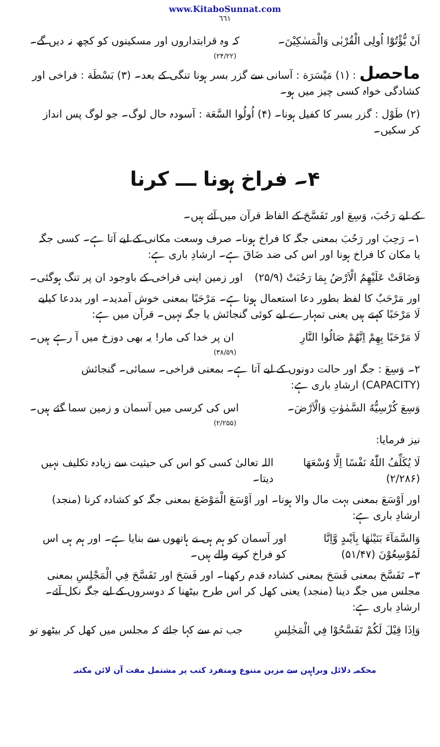www.KitaboSunnat.com
٦٦١
اَنْ يُّؤْتُوْٓا اُولِى الْقُرْبٰى وَالْمَسٰكِيْنَ۔ کہ وہ قرابتداروں اور مسکینوں کو کچھ نہ دیں گے۔
(۲۴/۲۲)
ماحصل : (۱) مَيْسَرَة : آسانی سے گزر بسر ہونا تنگی کے بعد۔ (۳) بَسْطَة : فراخی اور کشادگی خواہ کسی چیز میں ہو۔
(۲) طَوْل : گزر بسر کا کفیل ہونا۔ (۴) اُولُوا السَّعَة : آسودہ حال لوگ۔ جو لوگ پس انداز کر سکیں۔
۴۔ فراخ ہونا ـــ کرنا
کے لیے رَحُبَ، وَسِعَ اور تَفَسَّحَ کے الفاظ قرآن میں آئے ہیں۔
۱۔ رَحِبَ اور رَحُبَ بمعنی جگہ کا فراخ ہونا۔ صرف وسعت مکانی کے لیے آتا ہے۔ کسی جگہ یا مکان کا فراخ ہونا اور اس کی ضد ضَاقَ ہے۔ ارشادِ باری ہے:
وَضَاقَتْ عَلَيْهِمُ الْاَرْضُ بِمَا رَحُبَتْ (۲۵/۹) اور زمین اپنی فراخی کے باوجود ان پر تنگ ہوگئی۔
اور مَرْحَبٌ کا لفظ بطور دعا استعمال ہوتا ہے۔ مَرْحَبًا بمعنی خوش آمدید۔ اور بددعا کیلیے لَا مَرْحَبًا کہتے ہیں یعنی تمہارے لیے کوئی گنجائش یا جگہ نہیں۔ قرآن میں ہے:
لَا مَرْحَبًا بِهِمْ اِنَّهُمْ صَالُوا النَّارِ ان پر خدا کی مار! یہ بھی دوزخ میں آ رہے ہیں۔
(۳۸/۵۹)
۲۔ وَسِعَ : جگہ اور حالت دونوں کے لیے آتا ہے۔ بمعنی فراخی۔ سمائی۔ گنجائش (CAPACITY) ارشادِ باری ہے:
وَسِعَ كُرْسِيُّهُ السَّمٰوٰتِ وَالْاَرْضَ۔ اس کی کرسی میں آسمان و زمین سما گئے ہیں۔
(۲/۲۵۵)
نیز فرمایا:
لَا يُكَلِّفُ اللّٰهُ نَفْسًا اِلَّا وُسْعَهَا (۲/۲۸۶) اللہ تعالیٰ کسی کو اس کی حیثیت سے زیادہ تکلیف نہیں دیتا۔
اور اَوْسَعَ بمعنی بہت مال والا ہونا۔ اور اَوْسَعَ الْمَوْضَعَ بمعنی جگہ کو کشادہ کرنا (منجد) ارشادِ باری ہے:
وَالسَّمَآءَ بَنَيْنٰهَا بِاَيْىدٍ وَّاِنَّا لَمُوْسِعُوْنَ (۵۱/۴۷) اور آسمان کو ہم ہی نے ہاتھوں سے بنایا ہے۔ اور ہم ہی اس کو فراخ کرنے والے ہیں۔
۳۔ تَفَسَّحَ بمعنی فَسَحَ بمعنی کشادہ قدم رکھنا۔ اور فَسَحَ اور تَفَسَّحَ فِي الْمَجْلِسِ بمعنی مجلس میں جگہ دینا (منجد) یعنی کھل کر اس طرح بیٹھنا کہ دوسروں کے لیے جگہ نکل آئے۔ ارشادِ باری ہے:
وَاِذَا قِيْلَ لَكُمْ تَفَسَّحُوْا فِي الْمَجٰلِسِ جب تم سے کہا جائے کہ مجلس میں کھل کر بیٹھو تو
محکمہ دلائل وبراہین سے مزین متنوع ومنفرد کتب پر مشتمل مفت آن لائن مکتبہ